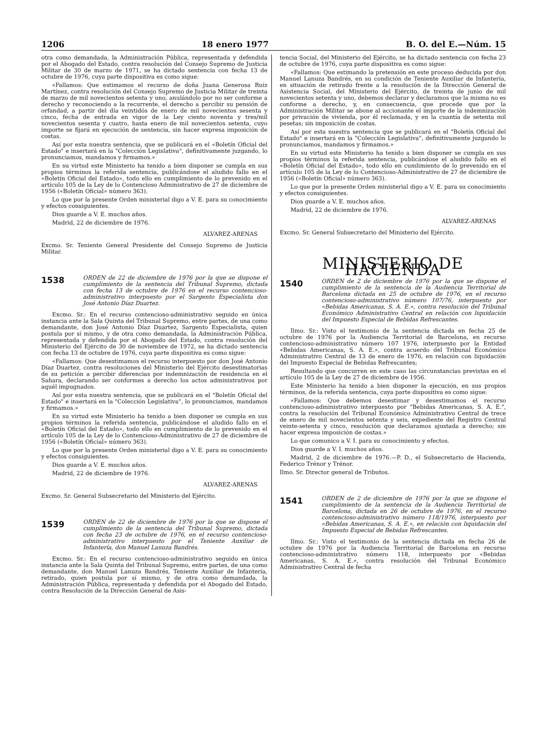1206 18 enero 1977 B. O. del E.—Núm. 15
otra como demandada, la Administración Pública, representada y defendida por el Abogado del Estado, contra resolución del Consejo Supremo de Justicia Militar de 30 de marzo de 1971, se ha dictado sentencia con fecha 13 de octubre de 1976, cuya parte dispositiva es como sigue:
«Fallamos: Que estimamos el recurso de doña Juana Generosa Ruiz Martínez, contra resolución del Consejo Supremo de Justicia Militar de treinta de marzo de mil novecientos setenta y uno, anulándolo por no ser conforme a derecho y reconociendo a la recurrente, el derecho a percibir su pensión de orfandad, a partir del día veintidós de enero de mil novecientos sesenta y cinco, fecha de entrada en vigor de la Ley ciento noventa y tres/mil novecientos sesenta y cuatro, hasta enero de mil novecientos setenta, cuyo importe se fijará en ejecución de sentencia, sin hacer expresa imposición de costas.
Así por esta nuestra sentencia, que se publicará en el «Boletín Oficial del Estado" e insertará en la "Colección Legislativa", definitivamente juzgando, lo pronunciamos, mandamos y firmamos.»
En su virtud este Ministerio ha tenido a bien disponer se cumpla en sus propios términos la referida sentencia, publicándose el aludido fallo en el «Boletín Oficial del Estado», todo ello en cumplimiento de lo prevenido en el artículo 105 de la Ley de lo Contencioso Administrativo de 27 de diciembre de 1956 («Boletín Oficial» número 363).
Lo que por la presente Orden ministerial digo a V. E. para su conocimiento y efectos consiguientes.
Dios guarde a V. E. muchos años.
Madrid, 22 de diciembre de 1976.
ALVAREZ-ARENAS
Excmo. Sr. Teniente General Presidente del Consejo Supremo de Justicia Militar.
1538
ORDEN de 22 de diciembre de 1976 por la que se dispone el cumplimiento de la sentencia del Tribunal Supremo, dictada con fecha 13 de octubre de 1976 en el recurso contencioso-administrativo interpuesto por el Sargento Especialista don José Antonio Díaz Duartez.
Excmo. Sr.: En el recurso contencioso-administrativo seguido en única instancia ante la Sala Quinta del Tribunal Supremo, entre partes, de una como demandante, don José Antonio Díaz Duartez, Sargento Especialista, quien postula por sí mismo, y de otra como demandada, la Administración Pública, representada y defendida por el Abogado del Estado, contra resolución del Ministerio del Ejército de 30 de noviembre de 1972, se ha dictado sentencia con fecha 13 de octubre de 1976, cuya parte dispositiva es como sigue:
«Fallamos: Que desestimamos el recurso interpuesto por don José Antonio Díaz Duartez, contra resoluciones del Ministerio del Ejército desestimatorias de su petición a percibir diferencias por indemnización de residencia en el Sahara, declarando ser conformes a derecho los actos administrativos por aquél impugnados.
Así por esta nuestra sentencia, que se publicará en el "Boletín Oficial del Estado" e insertará en la "Colección Legislativa", lo pronunciamos, mandamos y firmamos.»
En su virtud este Ministerio ha tenido a bien disponer se cumpla en sus propios términos la referida sentencia, publicándose el aludido fallo en el «Boletín Oficial del Estado», todo ello en cumplimiento de lo prevenido en el artículo 105 de la Ley de lo Contencioso-Administrativo de 27 de diciembre de 1956 («Boletín Oficial» número 363).
Lo que por la presente Orden ministerial digo a V. E. para su conocimiento y efectos consiguientes.
Dios guarde a V. E. muchos años.
Madrid, 22 de diciembre de 1976.
ALVAREZ-ARENAS
Excmo. Sr. General Subsecretario del Ministerio del Ejército.
1539
ORDEN de 22 de diciembre de 1976 por la que se dispone el cumplimiento de la sentencia del Tribunal Supremo, dictada con fecha 23 de octubre de 1976, en el recurso contencioso-administrativo interpuesto por el Teniente Auxiliar de Infantería, don Manuel Lanuza Bandrés.
Excmo. Sr.: En el recurso contencioso-administrativo seguido en única instancia ante la Sala Quinta del Tribunal Supremo, entre partes, de una como demandante, don Manuel Lanuza Bandrés, Teniente Auxiliar de Infantería, retirado, quien postula por sí mismo, y de otra como demandada, la Administración Pública, representada y defendida por el Abogado del Estado, contra Resolución de la Dirección General de Asis-
tencia Social, del Ministerio del Ejército, se ha dictado sentencia con fecha 23 de octubre de 1976, cuya parte dispositiva es como sigue:
«Fallamos: Que estimando la pretensión en este proceso deducida por don Manuel Lanuza Bandrés, en su condición de Teniente Auxiliar de Infantería, en situación de retirado frente a la resolución de la Dirección General de Asistencia Social, del Ministerio del Ejército, de treinta de junio de mil novecientos setenta y uno, debemos declarar y declaramos que la misma no es conforme a derecho, y, en consecuencia, que procede que por la Administración Militar se abone al accionante el importe de la indemnización por privación de vivienda, por él reclamada, y en la cuantía de setenta mil pesetas; sin imposición de costas.
Así por esta nuestra sentencia que se publicará en el "Boletín Oficial del Estado" e insertará en la "Colección Legislativa", definitivamente juzgando lo pronunciamos, mandamos y firmamos.»
En su virtud este Ministerio ha tenido a bien disponer se cumpla en sus propios términos la referida sentencia, publicándose el aludido fallo en el «Boletín Oficial del Estado», todo ello en cumlimiento de lo prevenido en el artículo 105 de la Ley de lo Contencioso-Administrativo de 27 de diciembre de 1956 («Boletín Oficial» número 363).
Lo que por la presente Orden ministerial digo a V. E. para su conocimiento y efectos consiguientes.
Dios guarde a V. E. muchos años.
Madrid, 22 de diciembre de 1976.
ALVAREZ-ARENAS
Excmo. Sr. General Subsecretario del Ministerio del Ejército.
MINISTERIO DE HACIENDA
1540
ORDEN de 2 de diciembre de 1976 por la que se dispone el cumplimiento de la sentencia de la Audiencia Territorial de Barcelona dictada en 25 de octubre de 1976, en el recurso contencioso-administrativo número 107/76, interpuesto por «Bebidas Americanas, S. A. E.», contra resolución del Tribunal Económico Administrativo Central en relación con liquidación del Impuesto Especial de Bebidas Refrescantes.
Ilmo. Sr.: Visto el testimonio de la sentencia dictada en fecha 25 de octubre de 1976 por la Audiencia Territorial de Barcelona, en recurso contencioso-administrativo número 107 1976, interpuesto por la Entidad «Bebidas Americanas, S. A. E.», contra acuerdo del Tribunal Económico Administrativo Central de 13 de enero de 1976, en relación con liquidación del Impuesto Especial de Bebidas Refrescantes;
Resultando que concurren en este caso las circunstancias previstas en el artículo 105 de la Ley de 27 de diciembre de 1956.
Este Ministerio ha tenido a bien disponer la ejecución, en sus propios términos, de la referida sentencia, cuya parte dispositiva es como sigue:
«Fallamos: Que debemos desestimar y desestimamos el recurso contencioso-administrativo interpuesto por "Bebidas Americanas, S. A. E.", contra la resolución del Tribunal Económico Administrativo Central de trece de enero de mil novecientos setenta y seis, expediente del Registro Central veinte-setenta y cinco, resolución que declaramos ajustada a derecho; sin hacer expresa imposición de costas.»
Lo que comunico a V. I. para su conocimiento y efectos.
Dios guarde a V. I. muchos años.
Madrid, 2 de diciembre de 1976.—P. D., el Subsecretario de Hacienda, Federico Trénor y Trénor.
Ilmo. Sr. Director general de Tributos.
1541
ORDEN de 2 de diciembre de 1976 por la que se dispone el cumplimiento de la sentencia de la Audiencia Territorial de Barcelona, dictada en 26 de octubre de 1976, en el recurso contencioso-administrativo número 118/1976, interpuesto por «Bebidas Americanas, S. A. E.», en relación con liquidación del Impuesto Especial de Bebidas Refrescantes.
Ilmo. Sr.: Visto el testimonio de la sentencia dictada en fecha 26 de octubre de 1976 por la Audiencia Territorial de Barcelona en recurso contencioso-administrativo número 118, interpuesto por «Bebidas Americanas, S. A. E.», contra resolución del Tribunal Económico Administrativo Central de fecha